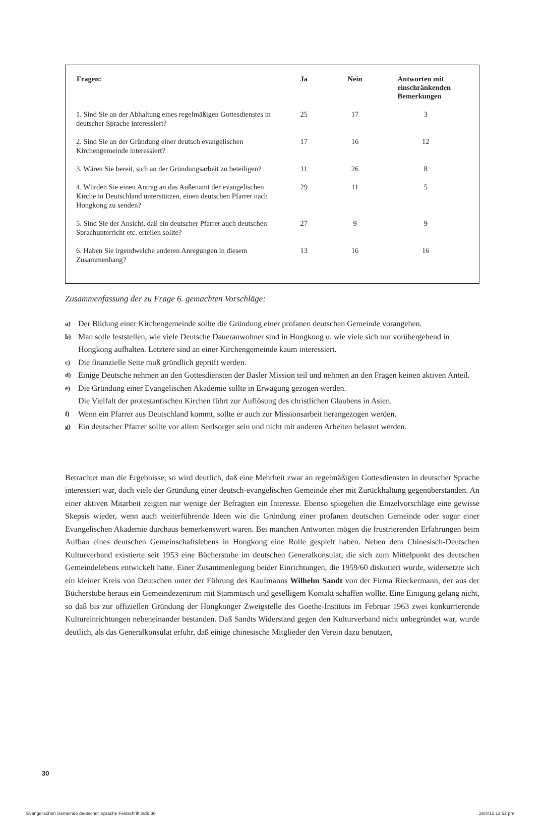| Fragen: | Ja | Nein | Antworten mit einschränkenden Bemerkungen |
| --- | --- | --- | --- |
| 1. Sind Sie an der Abhaltung eines regelmäßigen Gottesdienstes in deutscher Sprache interessiert? | 25 | 17 | 3 |
| 2. Sind Sie an der Gründung einer deutsch evangelischen Kirchengemeinde interessiert? | 17 | 16 | 12 |
| 3. Wären Sie bereit, sich an der Gründungsarbeit zu beteiligen? | 11 | 26 | 8 |
| 4. Würden Sie einen Antrag an das Außenamt der evangelischen Kirche in Deutschland unterstützen, einen deutschen Pfarrer nach Hongkong zu senden? | 29 | 11 | 5 |
| 5. Sind Sie der Ansicht, daß ein deutscher Pfarrer auch deutschen Sprachunterricht etc. erteilen sollte? | 27 | 9 | 9 |
| 6. Haben Sie irgendwelche anderen Anregungen in diesem Zusammenhang? | 13 | 16 | 16 |
Zusammenfassung der zu Frage 6. gemachten Vorschläge:
a) Der Bildung einer Kirchengemeinde sollte die Gründung einer profanen deutschen Gemeinde vorangehen.
b) Man solle feststellen, wie viele Deutsche Daueranwohner sind in Hongkong u. wie viele sich nur vorübergehend in Hongkong aufhalten. Letztere sind an einer Kirchengemeinde kaum interessiert.
c) Die finanzielle Seite muß gründlich geprüft werden.
d) Einige Deutsche nehmen an den Gottesdiensten der Basler Mission teil und nehmen an den Fragen keinen aktiven Anteil.
e) Die Gründung einer Evangelischen Akademie sollte in Erwägung gezogen werden.
Die Vielfalt der protestantischen Kirchen führt zur Auflösung des christlichen Glaubens in Asien.
f) Wenn ein Pfarrer aus Deutschland kommt, sollte er auch zur Missionsarbeit herangezogen werden.
g) Ein deutscher Pfarrer sollte vor allem Seelsorger sein und nicht mit anderen Arbeiten belastet werden.
Betrachtet man die Ergebnisse, so wird deutlich, daß eine Mehrheit zwar an regelmäßigen Gottesdiensten in deutscher Sprache interessiert war, doch viele der Gründung einer deutsch-evangelischen Gemeinde eher mit Zurückhaltung gegenüberstanden. An einer aktiven Mitarbeit zeigten nur wenige der Befragten ein Interesse. Ebenso spiegelten die Einzelvorschläge eine gewisse Skepsis wieder, wenn auch weiterführende Ideen wie die Gründung einer profanen deutschen Gemeinde oder sogar einer Evangelischen Akademie durchaus bemerkenswert waren. Bei manchen Antworten mögen die frustrierenden Erfahrungen beim Aufbau eines deutschen Gemeinschaftslebens in Hongkong eine Rolle gespielt haben. Neben dem Chinesisch-Deutschen Kulturverband existierte seit 1953 eine Bücherstube im deutschen Generalkonsulat, die sich zum Mittelpunkt des deutschen Gemeindelebens entwickelt hatte. Einer Zusammenlegung beider Einrichtungen, die 1959/60 diskutiert wurde, widersetzte sich ein kleiner Kreis von Deutschen unter der Führung des Kaufmanns Wilhelm Sandt von der Firma Rieckermann, der aus der Bücherstube heraus ein Gemeindezentrum mit Stammtisch und geselligem Kontakt schaffen wollte. Eine Einigung gelang nicht, so daß bis zur offiziellen Gründung der Hongkonger Zweigstelle des Goethe-Instituts im Februar 1963 zwei konkurrierende Kultureinrichtungen nebeneinander bestanden. Daß Sandts Widerstand gegen den Kulturverband nicht unbegründet war, wurde deutlich, als das Generalkonsulat erfuhr, daß einige chinesische Mitglieder den Verein dazu benutzen,
30
Evangelischen Gemeinde deutscher Sprache Festschrift.indd 30
28/4/15 12:52 pm